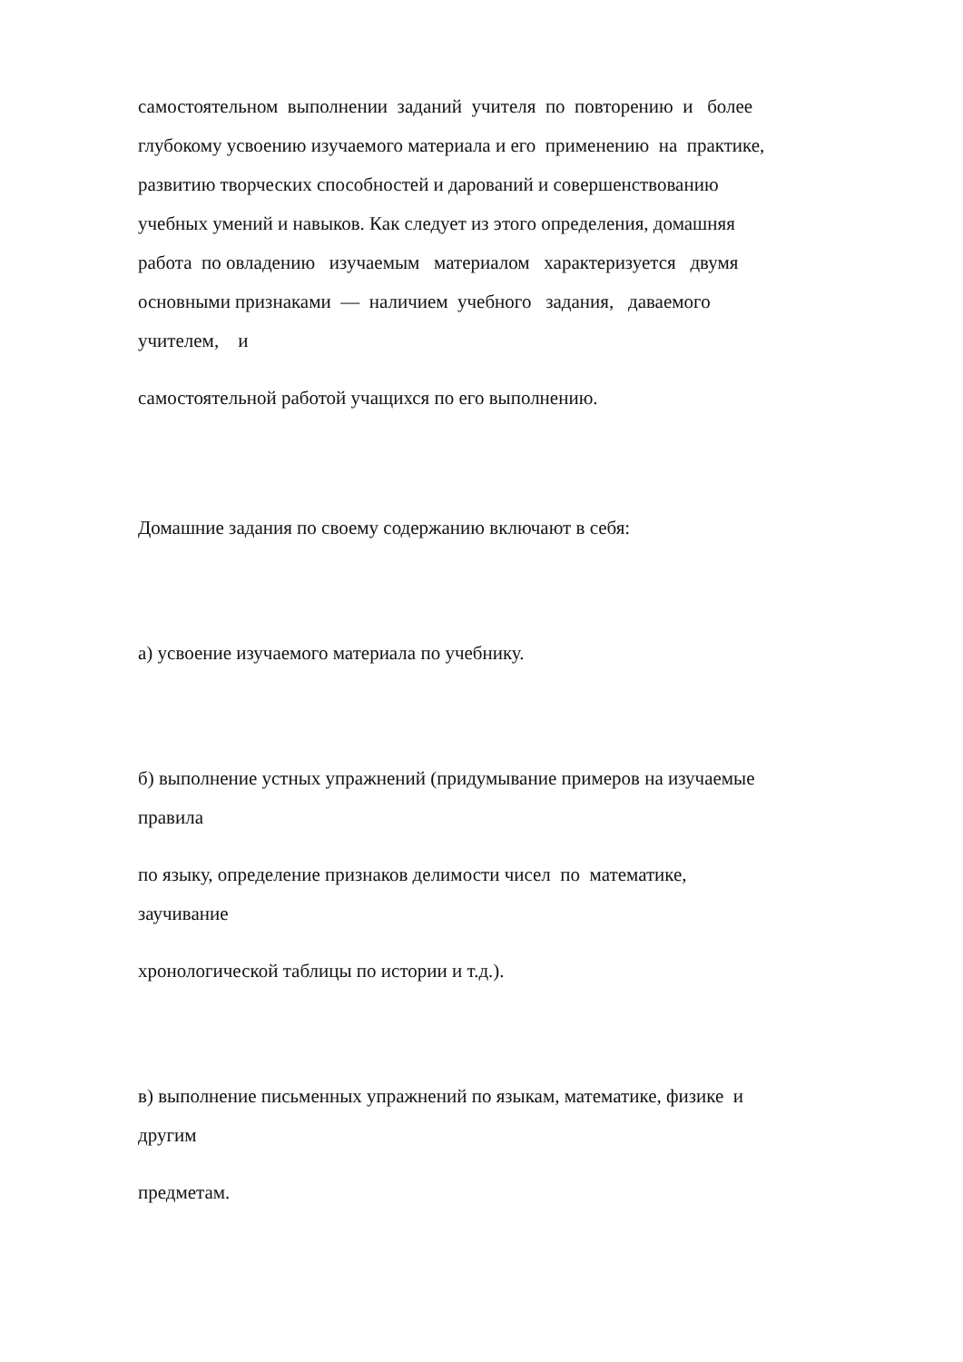самостоятельном выполнении заданий учителя по повторению и более
глубокому усвоению изучаемого материала и его применению на практике,
развитию творческих способностей и дарований и совершенствованию
учебных умений и навыков. Как следует из этого определения, домашняя
работа по овладению изучаемым материалом характеризуется двумя
основными признаками — наличием учебного задания, даваемого
учителем, и
самостоятельной работой учащихся по его выполнению.
Домашние задания по своему содержанию включают в себя:
а) усвоение изучаемого материала по учебнику.
б) выполнение устных упражнений (придумывание примеров на изучаемые
правила
по языку, определение признаков делимости чисел по математике,
заучивание
хронологической таблицы по истории и т.д.).
в) выполнение письменных упражнений по языкам, математике, физике и
другим
предметам.